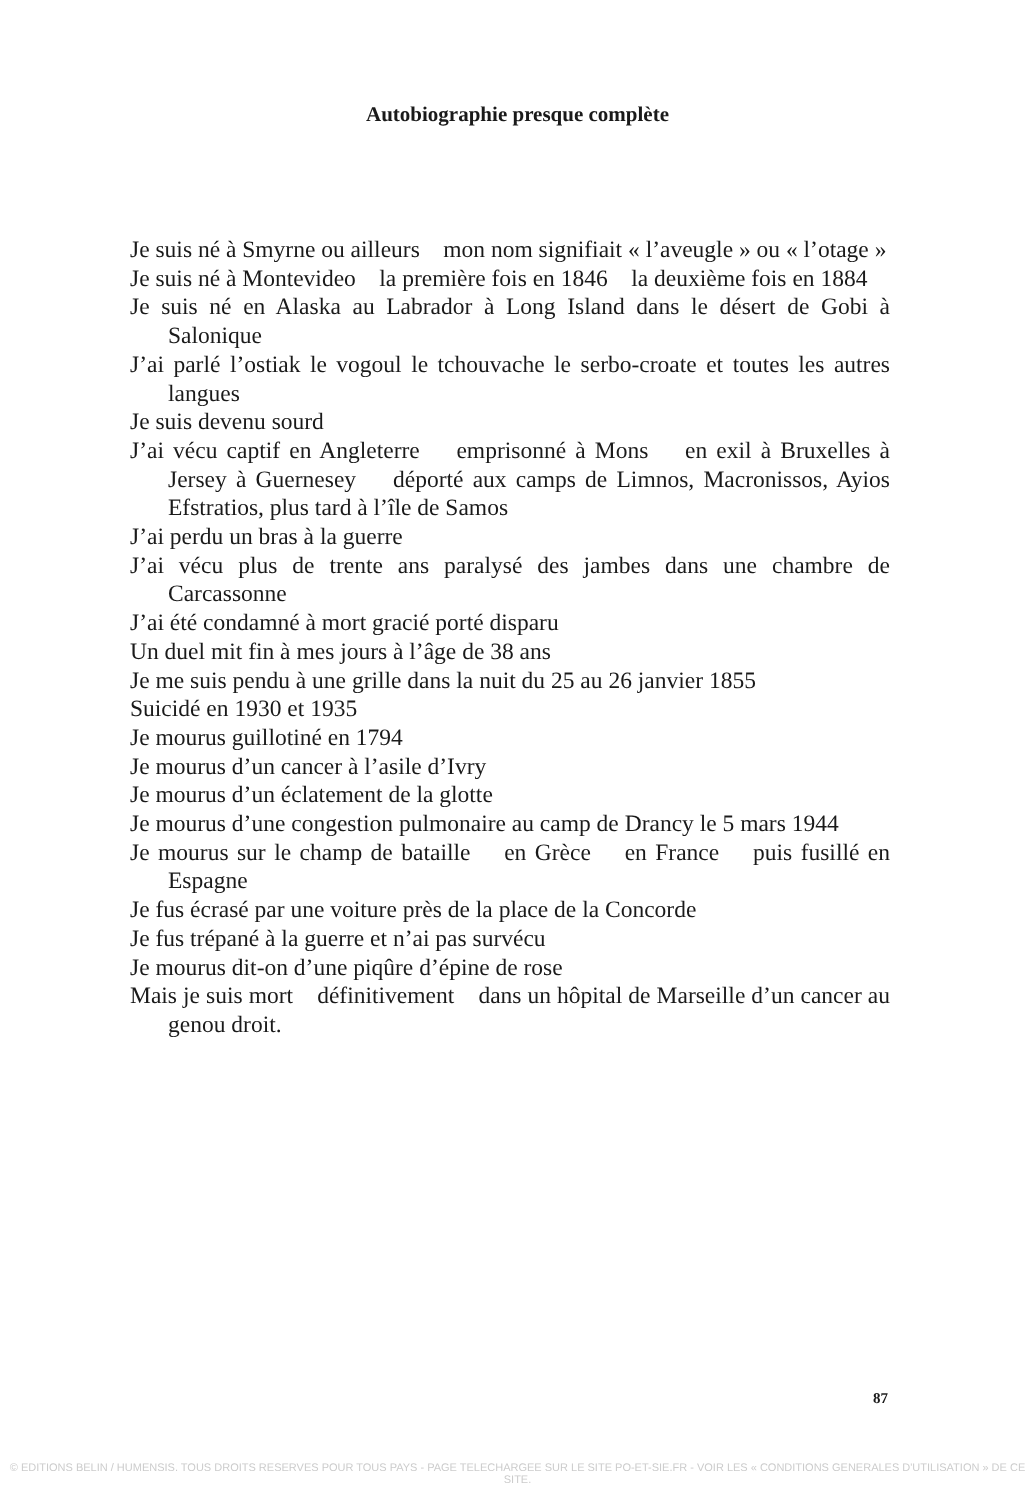Autobiographie presque complète
Je suis né à Smyrne ou ailleurs mon nom signifiait « l’aveugle » ou « l’otage »
Je suis né à Montevideo la première fois en 1846 la deuxième fois en 1884
Je suis né en Alaska au Labrador à Long Island dans le désert de Gobi à Salonique
J’ai parlé l’ostiak le vogoul le tchouvache le serbo-croate et toutes les autres langues
Je suis devenu sourd
J’ai vécu captif en Angleterre emprisonné à Mons en exil à Bruxelles à Jersey à Guernesey déporté aux camps de Limnos, Macronissos, Ayios Efstratios, plus tard à l’île de Samos
J’ai perdu un bras à la guerre
J’ai vécu plus de trente ans paralysé des jambes dans une chambre de Carcassonne
J’ai été condamné à mort gracié porté disparu
Un duel mit fin à mes jours à l’âge de 38 ans
Je me suis pendu à une grille dans la nuit du 25 au 26 janvier 1855
Suicidé en 1930 et 1935
Je mourus guillotiné en 1794
Je mourus d’un cancer à l’asile d’Ivry
Je mourus d’un éclatement de la glotte
Je mourus d’une congestion pulmonaire au camp de Drancy le 5 mars 1944
Je mourus sur le champ de bataille en Grèce en France puis fusillé en Espagne
Je fus écrasé par une voiture près de la place de la Concorde
Je fus trépané à la guerre et n’ai pas survécu
Je mourus dit-on d’une piqûre d’épine de rose
Mais je suis mort définitivement dans un hôpital de Marseille d’un cancer au genou droit.
87
© EDITIONS BELIN / HUMENSIS. TOUS DROITS RESERVES POUR TOUS PAYS - PAGE TELECHARGEE SUR LE SITE PO-ET-SIE.FR - VOIR LES « CONDITIONS GENERALES D'UTILISATION » DE CE SITE.